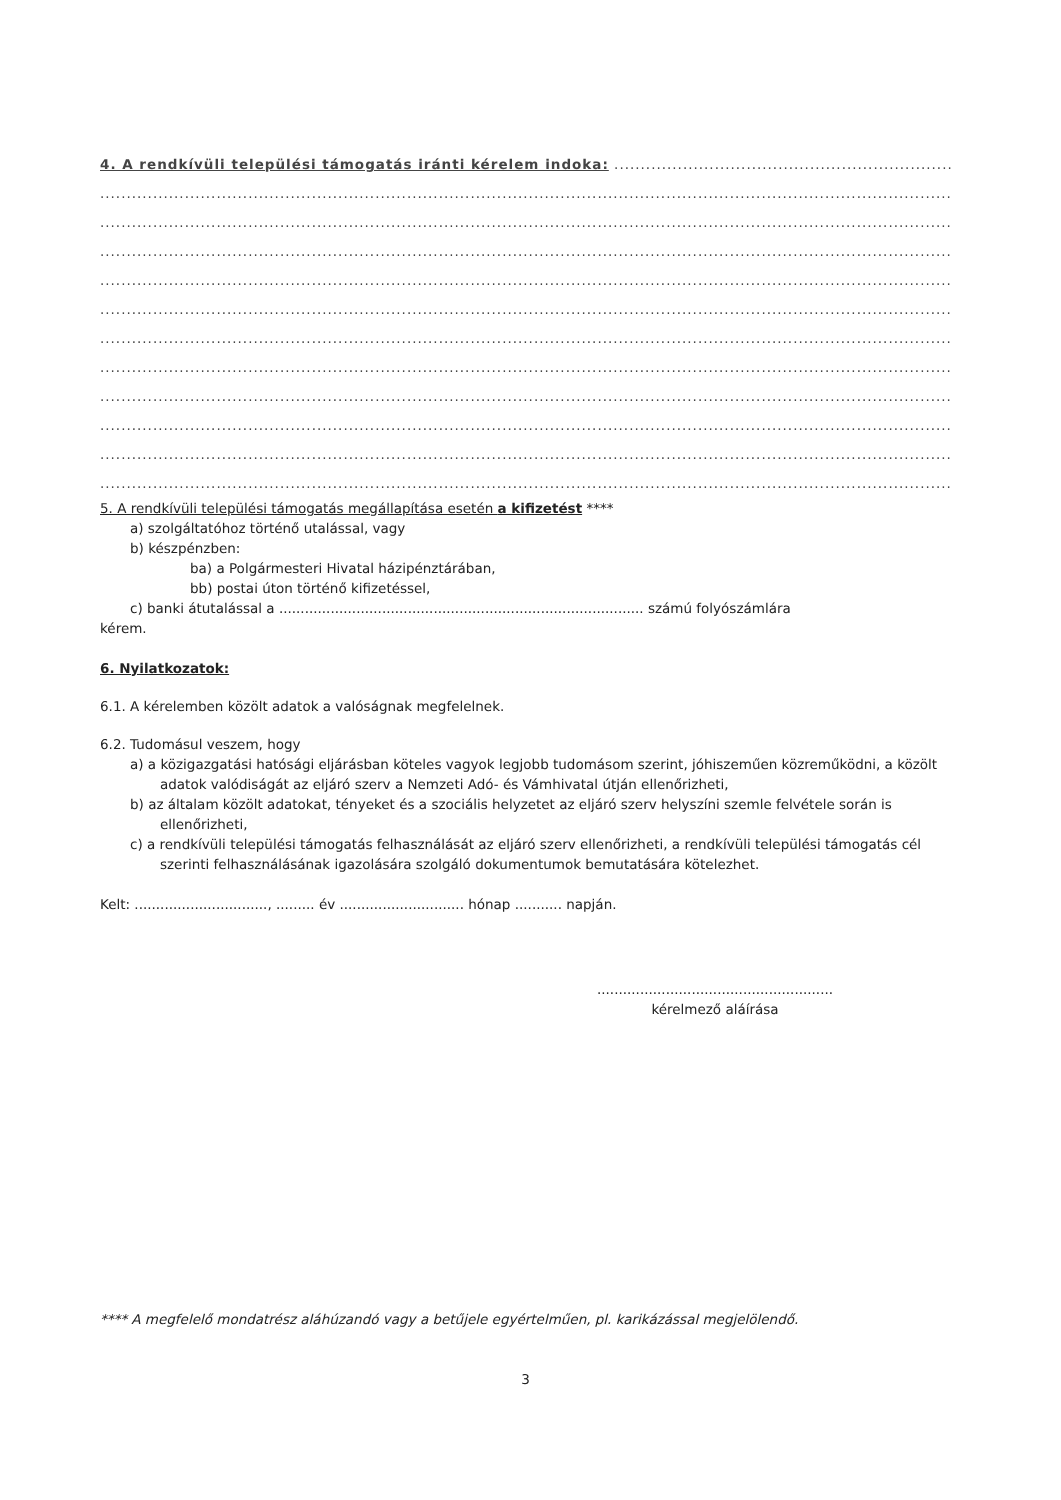4. A rendkívüli települési támogatás iránti kérelem indoka: ....................................................................................
....................................................................................................................................................................................
....................................................................................................................................................................................
....................................................................................................................................................................................
....................................................................................................................................................................................
....................................................................................................................................................................................
....................................................................................................................................................................................
....................................................................................................................................................................................
....................................................................................................................................................................................
....................................................................................................................................................................................
....................................................................................................................................................................................
....................................................................................................................................................................................
5. A rendkívüli települési támogatás megállapítása esetén a kifizetést ****
a) szolgáltatóhoz történő utalással, vagy
b) készpénzben:
ba) a Polgármesteri Hivatal házipénztárában,
bb) postai úton történő kifizetéssel,
c) banki átutalással a ..................................................................................... számú folyószámlára
kérem.
6. Nyilatkozatok:
6.1. A kérelemben közölt adatok a valóságnak megfelelnek.
6.2. Tudomásul veszem, hogy
a) a közigazgatási hatósági eljárásban köteles vagyok legjobb tudomásom szerint, jóhiszeműen közreműködni, a közölt adatok valódiságát az eljáró szerv a Nemzeti Adó- és Vámhivatal útján ellenőrizheti,
b) az általam közölt adatokat, tényeket és a szociális helyzetet az eljáró szerv helyszíni szemle felvétele során is ellenőrizheti,
c) a rendkívüli települési támogatás felhasználását az eljáró szerv ellenőrizheti, a rendkívüli települési támogatás cél szerinti felhasználásának igazolására szolgáló dokumentumok bemutatására kötelezhet.
Kelt: ..............................., ......... év ............................. hónap ........... napján.
.......................................................
kérelmező aláírása
**** A megfelelő mondatrész aláhúzandó vagy a betűjele egyértelműen, pl. karikázással megjelölendő.
3